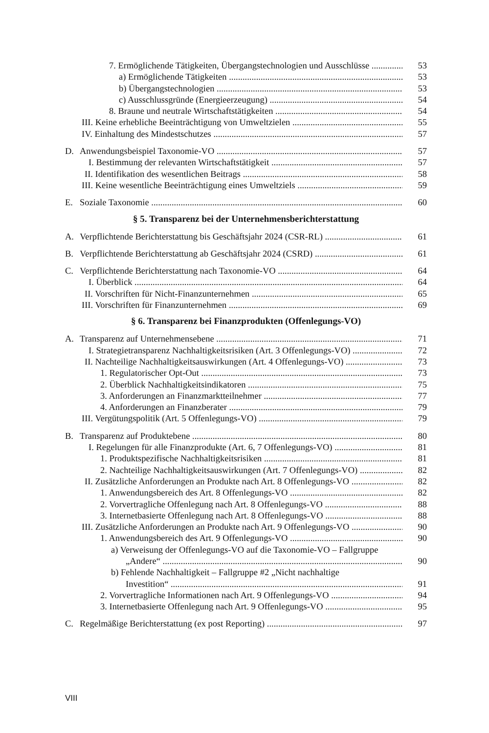7. Ermöglichende Tätigkeiten, Übergangstechnologien und Ausschlüsse 53
a) Ermöglichende Tätigkeiten 53
b) Übergangstechnologien 53
c) Ausschlussgründe (Energieerzeugung) 54
8. Braune und neutrale Wirtschaftstätigkeiten 54
III. Keine erhebliche Beeinträchtigung von Umweltzielen 55
IV. Einhaltung des Mindestschutzes 57
D. Anwendungsbeispiel Taxonomie-VO 57
I. Bestimmung der relevanten Wirtschaftstätigkeit 57
II. Identifikation des wesentlichen Beitrags 58
III. Keine wesentliche Beeinträchtigung eines Umweltziels 59
E. Soziale Taxonomie 60
§ 5. Transparenz bei der Unternehmensberichterstattung
A. Verpflichtende Berichterstattung bis Geschäftsjahr 2024 (CSR-RL) 61
B. Verpflichtende Berichterstattung ab Geschäftsjahr 2024 (CSRD) 61
C. Verpflichtende Berichterstattung nach Taxonomie-VO 64
I. Überblick 64
II. Vorschriften für Nicht-Finanzunternehmen 65
III. Vorschriften für Finanzunternehmen 69
§ 6. Transparenz bei Finanzprodukten (Offenlegungs-VO)
A. Transparenz auf Unternehmensebene 71
I. Strategietransparenz Nachhaltigkeitsrisiken (Art. 3 Offenlegungs-VO) 72
II. Nachteilige Nachhaltigkeitsauswirkungen (Art. 4 Offenlegungs-VO) 73
1. Regulatorischer Opt-Out 73
2. Überblick Nachhaltigkeitsindikatoren 75
3. Anforderungen an Finanzmarktteilnehmer 77
4. Anforderungen an Finanzberater 79
III. Vergütungspolitik (Art. 5 Offenlegungs-VO) 79
B. Transparenz auf Produktebene 80
I. Regelungen für alle Finanzprodukte (Art. 6, 7 Offenlegungs-VO) 81
1. Produktspezifische Nachhaltigkeitsrisiken 81
2. Nachteilige Nachhaltigkeitsauswirkungen (Art. 7 Offenlegungs-VO) 82
II. Zusätzliche Anforderungen an Produkte nach Art. 8 Offenlegungs-VO 82
1. Anwendungsbereich des Art. 8 Offenlegungs-VO 82
2. Vorvertragliche Offenlegung nach Art. 8 Offenlegungs-VO 88
3. Internetbasierte Offenlegung nach Art. 8 Offenlegungs-VO 88
III. Zusätzliche Anforderungen an Produkte nach Art. 9 Offenlegungs-VO 90
1. Anwendungsbereich des Art. 9 Offenlegungs-VO 90
a) Verweisung der Offenlegungs-VO auf die Taxonomie-VO – Fallgruppe
„Andere“90
b) Fehlende Nachhaltigkeit – Fallgruppe #2 „Nicht nachhaltige
Investition“91
2. Vorvertragliche Informationen nach Art. 9 Offenlegungs-VO 94
3. Internetbasierte Offenlegung nach Art. 9 Offenlegungs-VO 95
C. Regelmäßige Berichterstattung (ex post Reporting) 97
VIII